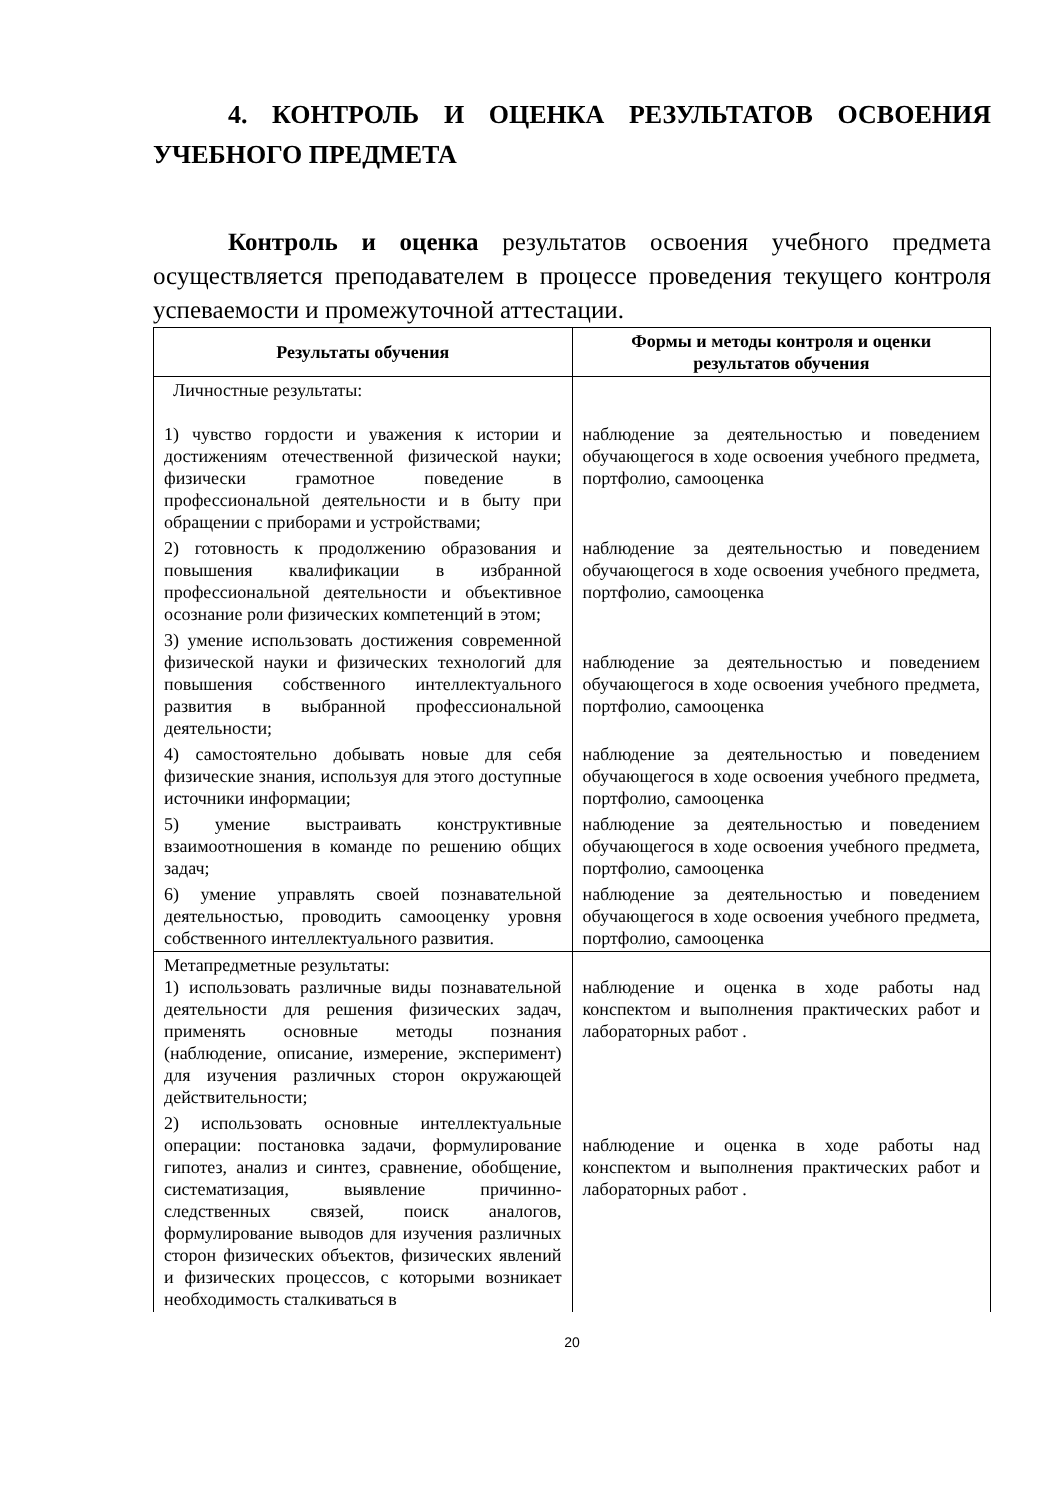4. КОНТРОЛЬ И ОЦЕНКА РЕЗУЛЬТАТОВ ОСВОЕНИЯ УЧЕБНОГО ПРЕДМЕТА
Контроль и оценка результатов освоения учебного предмета осуществляется преподавателем в процессе проведения текущего контроля успеваемости и промежуточной аттестации.
| Результаты обучения | Формы и методы контроля и оценки результатов обучения |
| --- | --- |
| Личностные результаты: 1) чувство гордости и уважения к истории и достижениям отечественной физической науки; физически грамотное поведение в профессиональной деятельности и в быту при обращении с приборами и устройствами; | наблюдение за деятельностью и поведением обучающегося в ходе освоения учебного предмета, портфолио, самооценка |
| 2) готовность к продолжению образования и повышения квалификации в избранной профессиональной деятельности и объективное осознание роли физических компетенций в этом; | наблюдение за деятельностью и поведением обучающегося в ходе освоения учебного предмета, портфолио, самооценка |
| 3) умение использовать достижения современной физической науки и физических технологий для повышения собственного интеллектуального развития в выбранной профессиональной деятельности; | наблюдение за деятельностью и поведением обучающегося в ходе освоения учебного предмета, портфолио, самооценка |
| 4) самостоятельно добывать новые для себя физические знания, используя для этого доступные источники информации; | наблюдение за деятельностью и поведением обучающегося в ходе освоения учебного предмета, портфолио, самооценка |
| 5) умение выстраивать конструктивные взаимоотношения в команде по решению общих задач; | наблюдение за деятельностью и поведением обучающегося в ходе освоения учебного предмета, портфолио, самооценка |
| 6) умение управлять своей познавательной деятельностью, проводить самооценку уровня собственного интеллектуального развития. | наблюдение за деятельностью и поведением обучающегося в ходе освоения учебного предмета, портфолио, самооценка |
| Метапредметные результаты: 1) использовать различные виды познавательной деятельности для решения физических задач, применять основные методы познания (наблюдение, описание, измерение, эксперимент) для изучения различных сторон окружающей действительности; | наблюдение и оценка в ходе работы над конспектом и выполнения практических работ и лабораторных работ . |
| 2) использовать основные интеллектуальные операции: постановка задачи, формулирование гипотез, анализ и синтез, сравнение, обобщение, систематизация, выявление причинно-следственных связей, поиск аналогов, формулирование выводов для изучения различных сторон физических объектов, физических явлений и физических процессов, с которыми возникает необходимость сталкиваться в | наблюдение и оценка в ходе работы над конспектом и выполнения практических работ и лабораторных работ . |
20